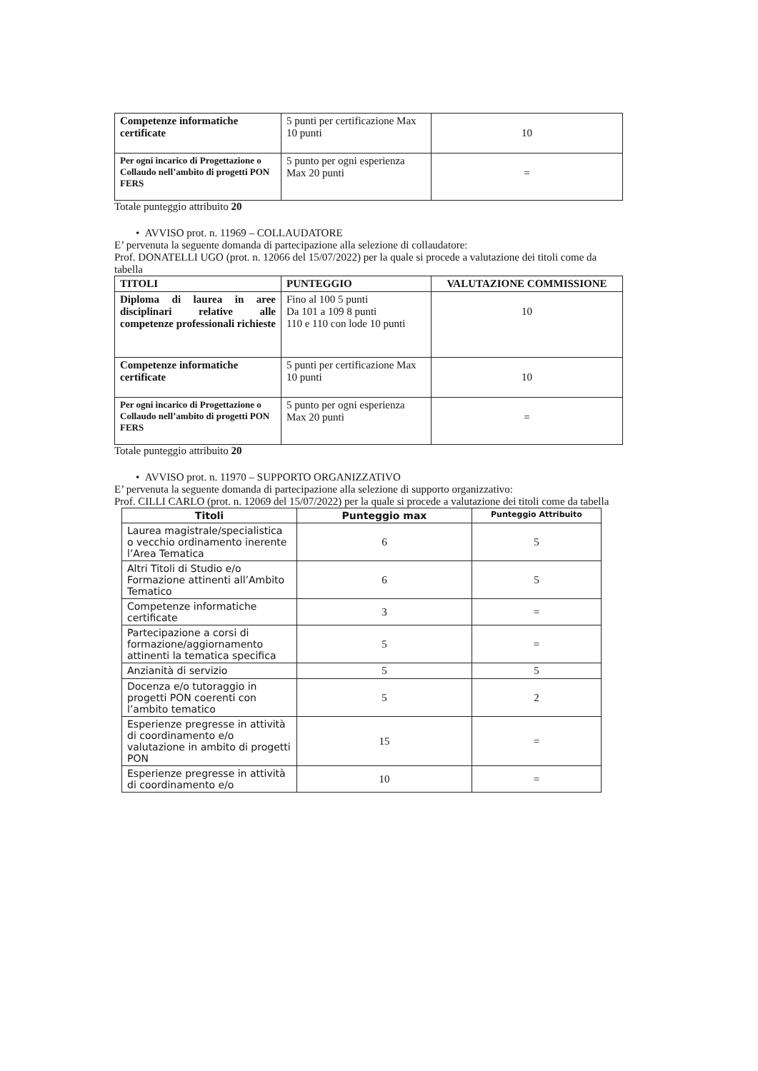| Competenze informatiche certificate | 5 punti per certificazione Max 10 punti | 10 |
| Per ogni incarico di Progettazione o Collaudo nell’ambito di progetti PON FERS | 5 punto per ogni esperienza Max 20 punti | = |
Totale punteggio attribuito 20
• AVVISO prot. n. 11969 – COLLAUDATORE
E’ pervenuta la seguente domanda di partecipazione alla selezione di collaudatore:
Prof. DONATELLI UGO (prot. n. 12066 del 15/07/2022) per la quale si procede a valutazione dei titoli come da tabella
| TITOLI | PUNTEGGIO | VALUTAZIONE COMMISSIONE |
| Diploma di laurea in aree disciplinari relative alle competenze professionali richieste | Fino al 100 5 punti Da 101 a 109 8 punti 110 e 110 con lode 10 punti | 10 |
| Competenze informatiche certificate | 5 punti per certificazione Max 10 punti | 10 |
| Per ogni incarico di Progettazione o Collaudo nell’ambito di progetti PON FERS | 5 punto per ogni esperienza Max 20 punti | = |
Totale punteggio attribuito 20
• AVVISO prot. n. 11970 – SUPPORTO ORGANIZZATIVO
E’ pervenuta la seguente domanda di partecipazione alla selezione di supporto organizzativo:
Prof. CILLI CARLO (prot. n. 12069 del 15/07/2022) per la quale si procede a valutazione dei titoli come da tabella
| Titoli | Punteggio max | Punteggio Attribuito |
| --- | --- | --- |
| Laurea magistrale/specialistica o vecchio ordinamento inerente l’Area Tematica | 6 | 5 |
| Altri Titoli di Studio e/o Formazione attinenti all’Ambito Tematico | 6 | 5 |
| Competenze informatiche certificate | 3 | = |
| Partecipazione a corsi di formazione/aggiornamento attinenti la tematica specifica | 5 | = |
| Anzianità di servizio | 5 | 5 |
| Docenza e/o tutoraggio in progetti PON coerenti con l’ambito tematico | 5 | 2 |
| Esperienze pregresse in attività di coordinamento e/o valutazione in ambito di progetti PON | 15 | = |
| Esperienze pregresse in attività di coordinamento e/o | 10 | = |